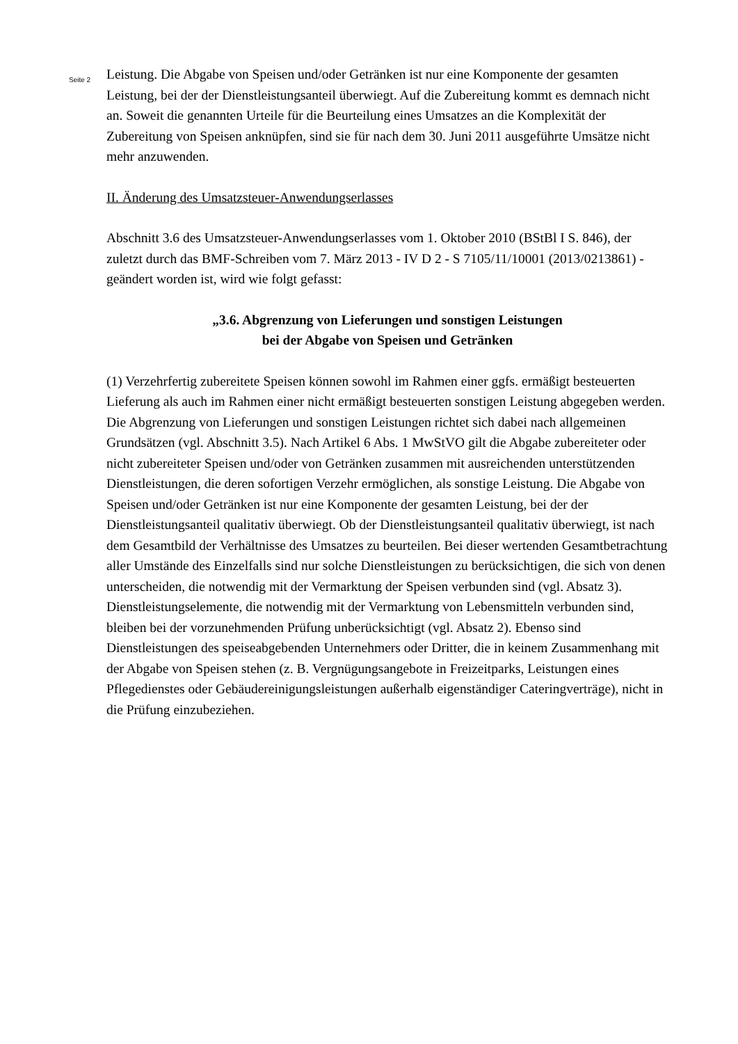Seite 2
Leistung. Die Abgabe von Speisen und/oder Getränken ist nur eine Komponente der gesamten Leistung, bei der der Dienstleistungsanteil überwiegt. Auf die Zubereitung kommt es demnach nicht an. Soweit die genannten Urteile für die Beurteilung eines Umsatzes an die Komplexität der Zubereitung von Speisen anknüpfen, sind sie für nach dem 30. Juni 2011 ausgeführte Umsätze nicht mehr anzuwenden.
II. Änderung des Umsatzsteuer-Anwendungserlasses
Abschnitt 3.6 des Umsatzsteuer-Anwendungserlasses vom 1. Oktober 2010 (BStBl I S. 846), der zuletzt durch das BMF-Schreiben vom 7. März 2013 - IV D 2 - S 7105/11/10001 (2013/0213861) - geändert worden ist, wird wie folgt gefasst:
„3.6. Abgrenzung von Lieferungen und sonstigen Leistungen
bei der Abgabe von Speisen und Getränken
(1) Verzehrfertig zubereitete Speisen können sowohl im Rahmen einer ggfs. ermäßigt besteuerten Lieferung als auch im Rahmen einer nicht ermäßigt besteuerten sonstigen Leistung abgegeben werden. Die Abgrenzung von Lieferungen und sonstigen Leistungen richtet sich dabei nach allgemeinen Grundsätzen (vgl. Abschnitt 3.5). Nach Artikel 6 Abs. 1 MwStVO gilt die Abgabe zubereiteter oder nicht zubereiteter Speisen und/oder von Getränken zusammen mit ausreichenden unterstützenden Dienstleistungen, die deren sofortigen Verzehr ermöglichen, als sonstige Leistung. Die Abgabe von Speisen und/oder Getränken ist nur eine Komponente der gesamten Leistung, bei der der Dienstleistungsanteil qualitativ überwiegt. Ob der Dienstleistungsanteil qualitativ überwiegt, ist nach dem Gesamtbild der Verhältnisse des Umsatzes zu beurteilen. Bei dieser wertenden Gesamtbetrachtung aller Umstände des Einzelfalls sind nur solche Dienstleistungen zu berücksichtigen, die sich von denen unterscheiden, die notwendig mit der Vermarktung der Speisen verbunden sind (vgl. Absatz 3). Dienstleistungselemente, die notwendig mit der Vermarktung von Lebensmitteln verbunden sind, bleiben bei der vorzunehmenden Prüfung unberücksichtigt (vgl. Absatz 2). Ebenso sind Dienstleistungen des speiseabgebenden Unternehmers oder Dritter, die in keinem Zusammenhang mit der Abgabe von Speisen stehen (z. B. Vergnügungsangebote in Freizeitparks, Leistungen eines Pflegedienstes oder Gebäudereinigungsleistungen außerhalb eigenständiger Cateringverträge), nicht in die Prüfung einzubeziehen.